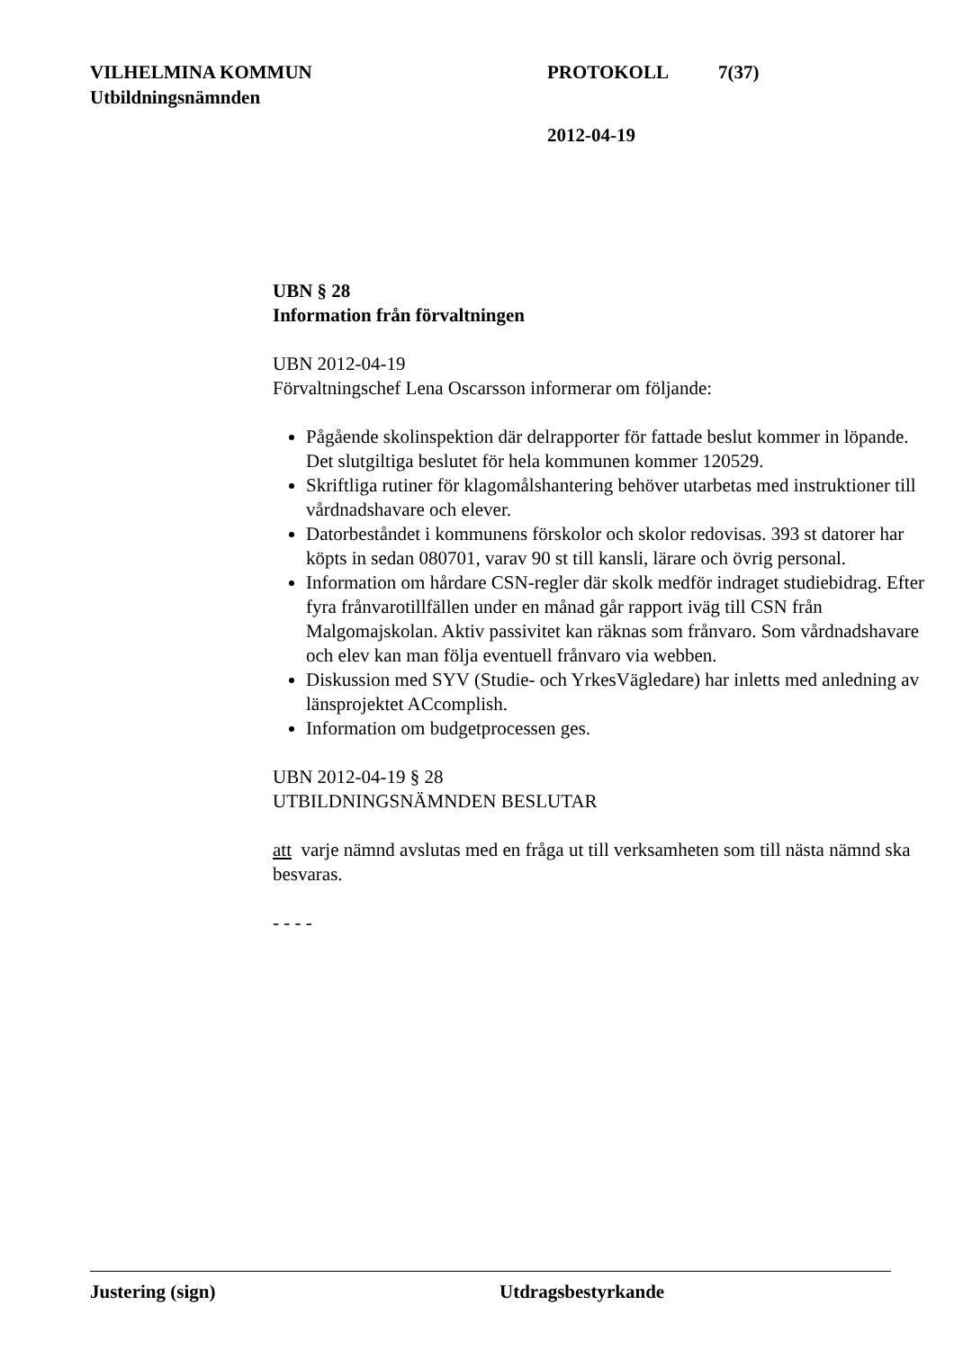VILHELMINA KOMMUN PROTOKOLL 7(37)
Utbildningsnämnden
2012-04-19
UBN § 28
Information från förvaltningen
UBN 2012-04-19
Förvaltningschef Lena Oscarsson informerar om följande:
Pågående skolinspektion där delrapporter för fattade beslut kommer in löpande. Det slutgiltiga beslutet för hela kommunen kommer 120529.
Skriftliga rutiner för klagomålshantering behöver utarbetas med instruktioner till vårdnadshavare och elever.
Datorbeståndet i kommunens förskolor och skolor redovisas. 393 st datorer har köpts in sedan 080701, varav 90 st till kansli, lärare och övrig personal.
Information om hårdare CSN-regler där skolk medför indraget studiebidrag. Efter fyra frånvarotillfällen under en månad går rapport iväg till CSN från Malgomajskolan. Aktiv passivitet kan räknas som frånvaro. Som vårdnadshavare och elev kan man följa eventuell frånvaro via webben.
Diskussion med SYV (Studie- och YrkesVägledare) har inletts med anledning av länsprojektet ACcomplish.
Information om budgetprocessen ges.
UBN 2012-04-19 § 28
UTBILDNINGSNÄMNDEN BESLUTAR
att varje nämnd avslutas med en fråga ut till verksamheten som till nästa nämnd ska besvaras.
- - - -
Justering (sign) Utdragsbestyrkande